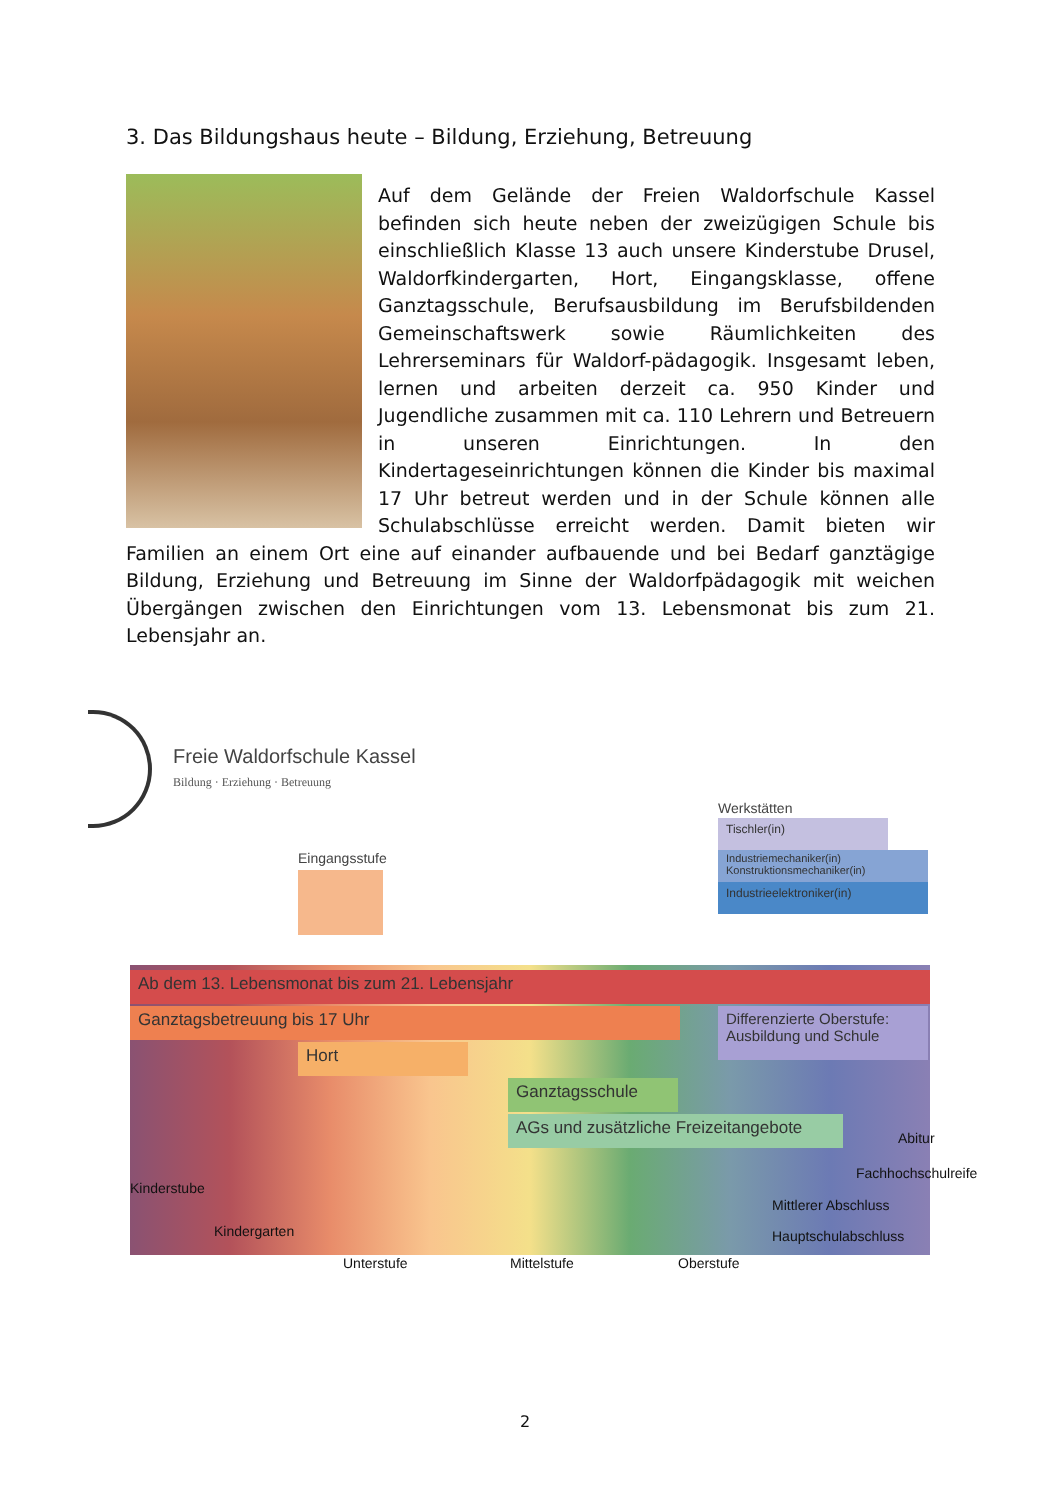3. Das Bildungshaus heute – Bildung, Erziehung, Betreuung
Auf dem Gelände der Freien Waldorfschule Kassel befinden sich heute neben der zweizügigen Schule bis einschließlich Klasse 13 auch unsere Kinderstube Drusel, Waldorfkindergarten, Hort, Eingangsklasse, offene Ganztagsschule, Berufsausbildung im Berufsbildenden Gemeinschaftswerk sowie Räumlichkeiten des Lehrerseminars für Waldorf-pädagogik. Insgesamt leben, lernen und arbeiten derzeit ca. 950 Kinder und Jugendliche zusammen mit ca. 110 Lehrern und Betreuern in unseren Einrichtungen. In den Kindertageseinrichtungen können die Kinder bis maximal 17 Uhr betreut werden und in der Schule können alle Schulabschlüsse erreicht werden. Damit bieten wir Familien an einem Ort eine auf einander aufbauende und bei Bedarf ganztägige Bildung, Erziehung und Betreuung im Sinne der Waldorfpädagogik mit weichen Übergängen zwischen den Einrichtungen vom 13. Lebensmonat bis zum 21. Lebensjahr an.
Freie Waldorfschule Kassel
Bildung · Erziehung · Betreuung
Eingangsstufe
Werkstätten
Tischler(in)
Industriemechaniker(in)
Konstruktionsmechaniker(in)
Industrieelektroniker(in)
Ab dem 13. Lebensmonat bis zum 21. Lebensjahr
Ganztagsbetreuung bis 17 Uhr
Differenzierte Oberstufe:
Ausbildung und Schule
Hort
Ganztagsschule
AGs und zusätzliche Freizeitangebote
Abitur
Fachhochschulreife
Kinderstube
Mittlerer Abschluss
Kindergarten Hauptschulabschluss
Unterstufe Mittelstufe Oberstufe
2